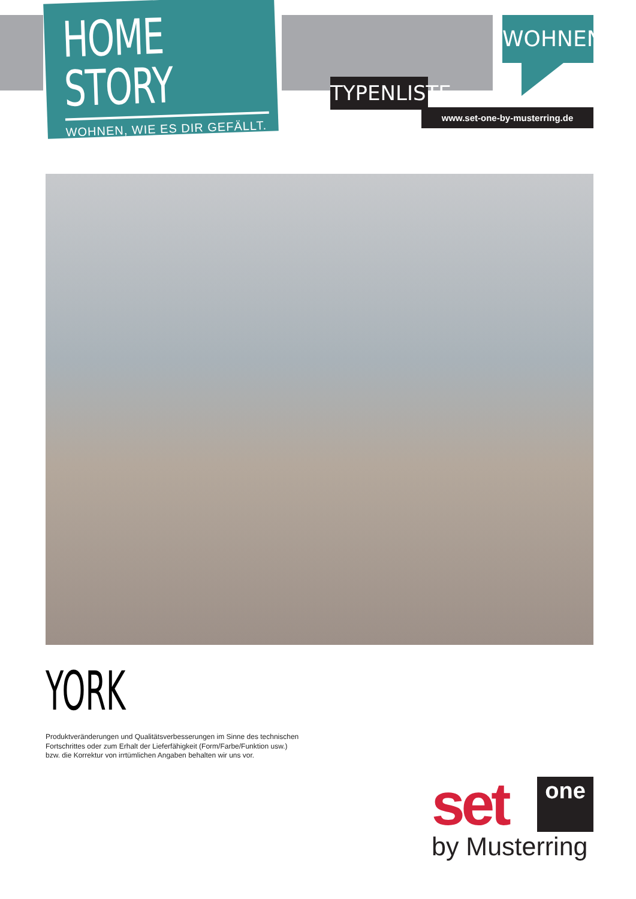HOME STORY
WOHNEN, WIE ES DIR GEFÄLLT.
WOHNEN
TYPENLISTE
www.set-one-by-musterring.de
YORK
Produktveränderungen und Qualitätsverbesserungen im Sinne des technischen
Fortschrittes oder zum Erhalt der Lieferfähigkeit (Form/Farbe/Funktion usw.)
bzw. die Korrektur von irrtümlichen Angaben behalten wir uns vor.
set
one
by Musterring